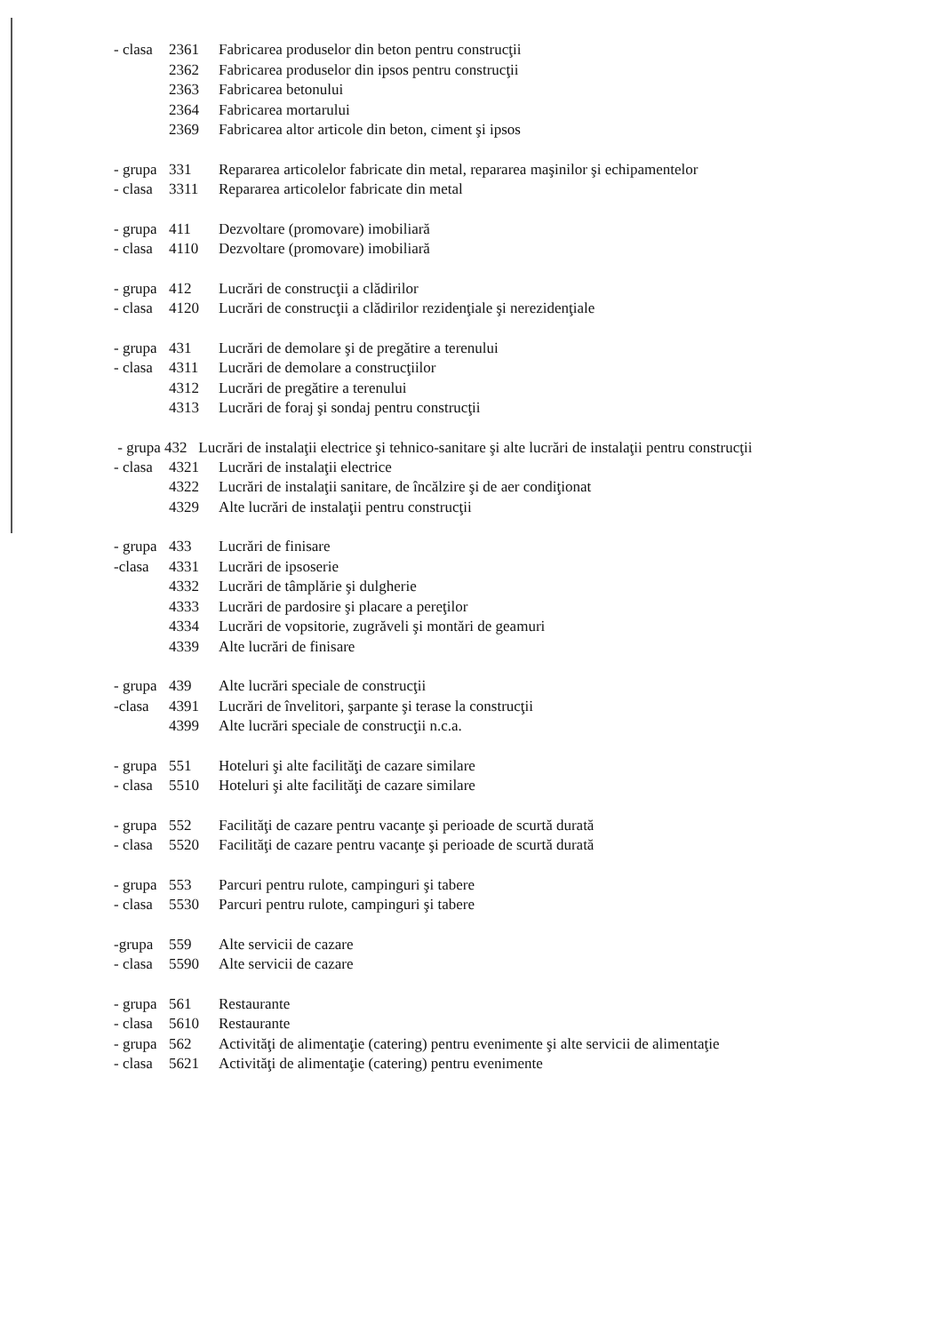- clasa 2361 Fabricarea produselor din beton pentru construcţii
2362 Fabricarea produselor din ipsos pentru construcţii
2363 Fabricarea betonului
2364 Fabricarea mortarului
2369 Fabricarea altor articole din beton, ciment şi ipsos
- grupa 331 Repararea articolelor fabricate din metal, repararea maşinilor şi echipamentelor
- clasa 3311 Repararea articolelor fabricate din metal
- grupa 411 Dezvoltare (promovare) imobiliară
- clasa 4110 Dezvoltare (promovare) imobiliară
- grupa 412 Lucrări de construcţii a clădirilor
- clasa 4120 Lucrări de construcţii a clădirilor rezidenţiale şi nerezidenţiale
- grupa 431 Lucrări de demolare şi de pregătire a terenului
- clasa 4311 Lucrări de demolare a construcţiilor
4312 Lucrări de pregătire a terenului
4313 Lucrări de foraj şi sondaj pentru construcţii
- grupa 432 Lucrări de instalaţii electrice şi tehnico-sanitare şi alte lucrări de instalaţii pentru construcţii
- clasa 4321 Lucrări de instalaţii electrice
4322 Lucrări de instalaţii sanitare, de încălzire şi de aer condiţionat
4329 Alte lucrări de instalaţii pentru construcţii
- grupa 433 Lucrări de finisare
-clasa 4331 Lucrări de ipsoserie
4332 Lucrări de tâmplărie şi dulgherie
4333 Lucrări de pardosire şi placare a pereţilor
4334 Lucrări de vopsitorie, zugrăveli şi montări de geamuri
4339 Alte lucrări de finisare
- grupa 439 Alte lucrări speciale de construcţii
-clasa 4391 Lucrări de învelitori, şarpante şi terase la construcţii
4399 Alte lucrări speciale de construcţii n.c.a.
- grupa 551 Hoteluri şi alte facilităţi de cazare similare
- clasa 5510 Hoteluri şi alte facilităţi de cazare similare
- grupa 552 Facilităţi de cazare pentru vacanţe şi perioade de scurtă durată
- clasa 5520 Facilităţi de cazare pentru vacanţe şi perioade de scurtă durată
- grupa 553 Parcuri pentru rulote, campinguri şi tabere
- clasa 5530 Parcuri pentru rulote, campinguri şi tabere
-grupa 559 Alte servicii de cazare
- clasa 5590 Alte servicii de cazare
- grupa 561 Restaurante
- clasa 5610 Restaurante
- grupa 562 Activităţi de alimentaţie (catering) pentru evenimente şi alte servicii de alimentaţie
- clasa 5621 Activităţi de alimentaţie (catering) pentru evenimente